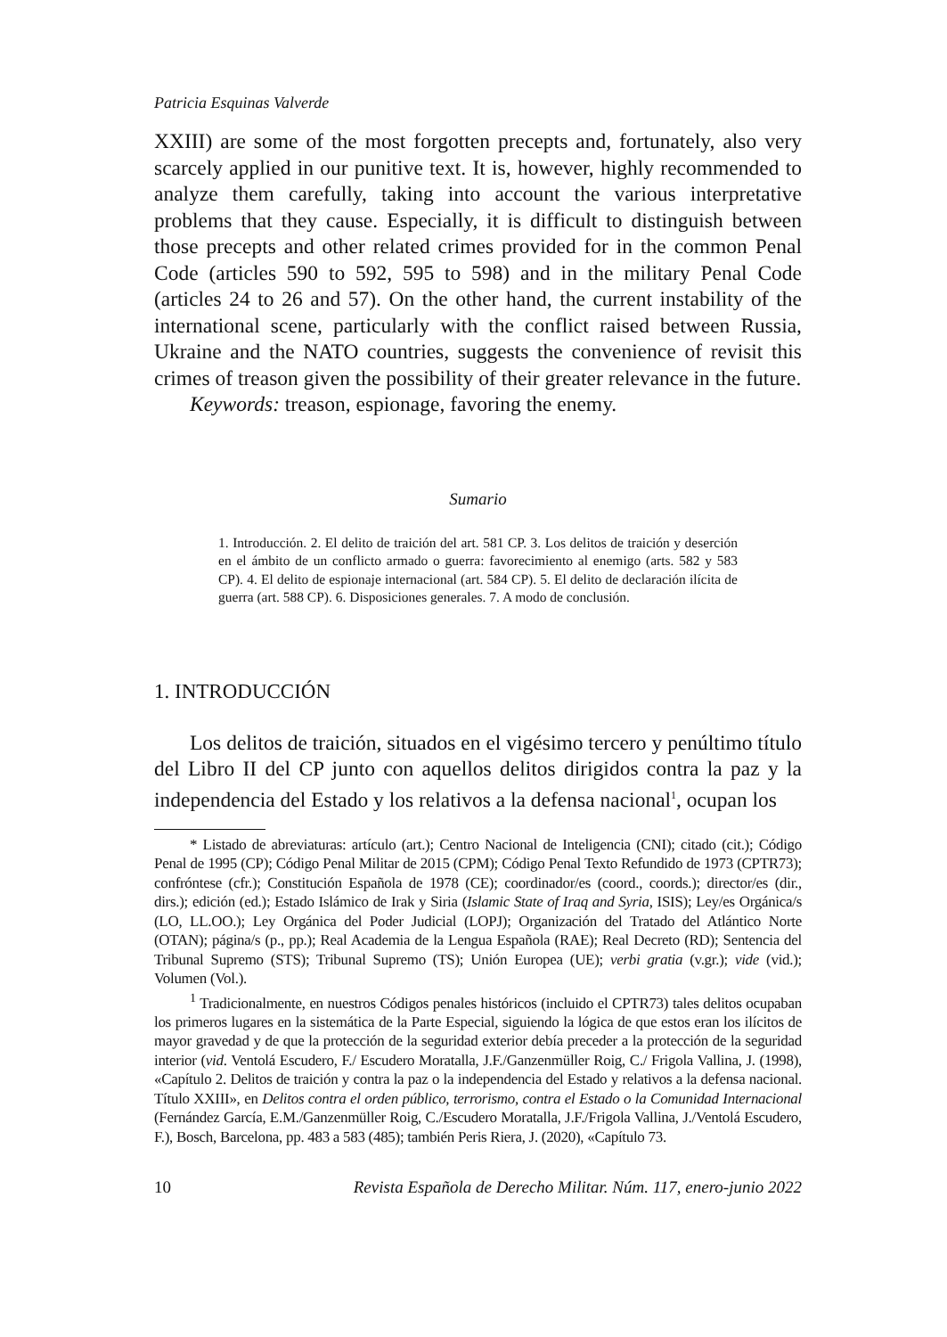Patricia Esquinas Valverde
XXIII) are some of the most forgotten precepts and, fortunately, also very scarcely applied in our punitive text. It is, however, highly recommended to analyze them carefully, taking into account the various interpretative problems that they cause. Especially, it is difficult to distinguish between those precepts and other related crimes provided for in the common Penal Code (articles 590 to 592, 595 to 598) and in the military Penal Code (articles 24 to 26 and 57). On the other hand, the current instability of the international scene, particularly with the conflict raised between Russia, Ukraine and the NATO countries, suggests the convenience of revisit this crimes of treason given the possibility of their greater relevance in the future.
Keywords: treason, espionage, favoring the enemy.
Sumario
1. Introducción. 2. El delito de traición del art. 581 CP. 3. Los delitos de traición y deserción en el ámbito de un conflicto armado o guerra: favorecimiento al enemigo (arts. 582 y 583 CP). 4. El delito de espionaje internacional (art. 584 CP). 5. El delito de declaración ilícita de guerra (art. 588 CP). 6. Disposiciones generales. 7. A modo de conclusión.
1. INTRODUCCIÓN
Los delitos de traición, situados en el vigésimo tercero y penúltimo título del Libro II del CP junto con aquellos delitos dirigidos contra la paz y la independencia del Estado y los relativos a la defensa nacional<sup>1</sup>, ocupan los
* Listado de abreviaturas: artículo (art.); Centro Nacional de Inteligencia (CNI); citado (cit.); Código Penal de 1995 (CP); Código Penal Militar de 2015 (CPM); Código Penal Texto Refundido de 1973 (CPTR73); confróntese (cfr.); Constitución Española de 1978 (CE); coordinador/es (coord., coords.); director/es (dir., dirs.); edición (ed.); Estado Islámico de Irak y Siria (Islamic State of Iraq and Syria, ISIS); Ley/es Orgánica/s (LO, LL.OO.); Ley Orgánica del Poder Judicial (LOPJ); Organización del Tratado del Atlántico Norte (OTAN); página/s (p., pp.); Real Academia de la Lengua Española (RAE); Real Decreto (RD); Sentencia del Tribunal Supremo (STS); Tribunal Supremo (TS); Unión Europea (UE); verbi gratia (v.gr.); vide (vid.); Volumen (Vol.).
<sup>1</sup> Tradicionalmente, en nuestros Códigos penales históricos (incluido el CPTR73) tales delitos ocupaban los primeros lugares en la sistemática de la Parte Especial, siguiendo la lógica de que estos eran los ilícitos de mayor gravedad y de que la protección de la seguridad exterior debía preceder a la protección de la seguridad interior (vid. Ventolá Escudero, F./ Escudero Moratalla, J.F./Ganzenmüller Roig, C./ Frigola Vallina, J. (1998), «Capítulo 2. Delitos de traición y contra la paz o la independencia del Estado y relativos a la defensa nacional. Título XXIII», en Delitos contra el orden público, terrorismo, contra el Estado o la Comunidad Internacional (Fernández García, E.M./Ganzenmüller Roig, C./Escudero Moratalla, J.F./Frigola Vallina, J./Ventolá Escudero, F.), Bosch, Barcelona, pp. 483 a 583 (485); también Peris Riera, J. (2020), «Capítulo 73.
10 Revista Española de Derecho Militar. Núm. 117, enero-junio 2022